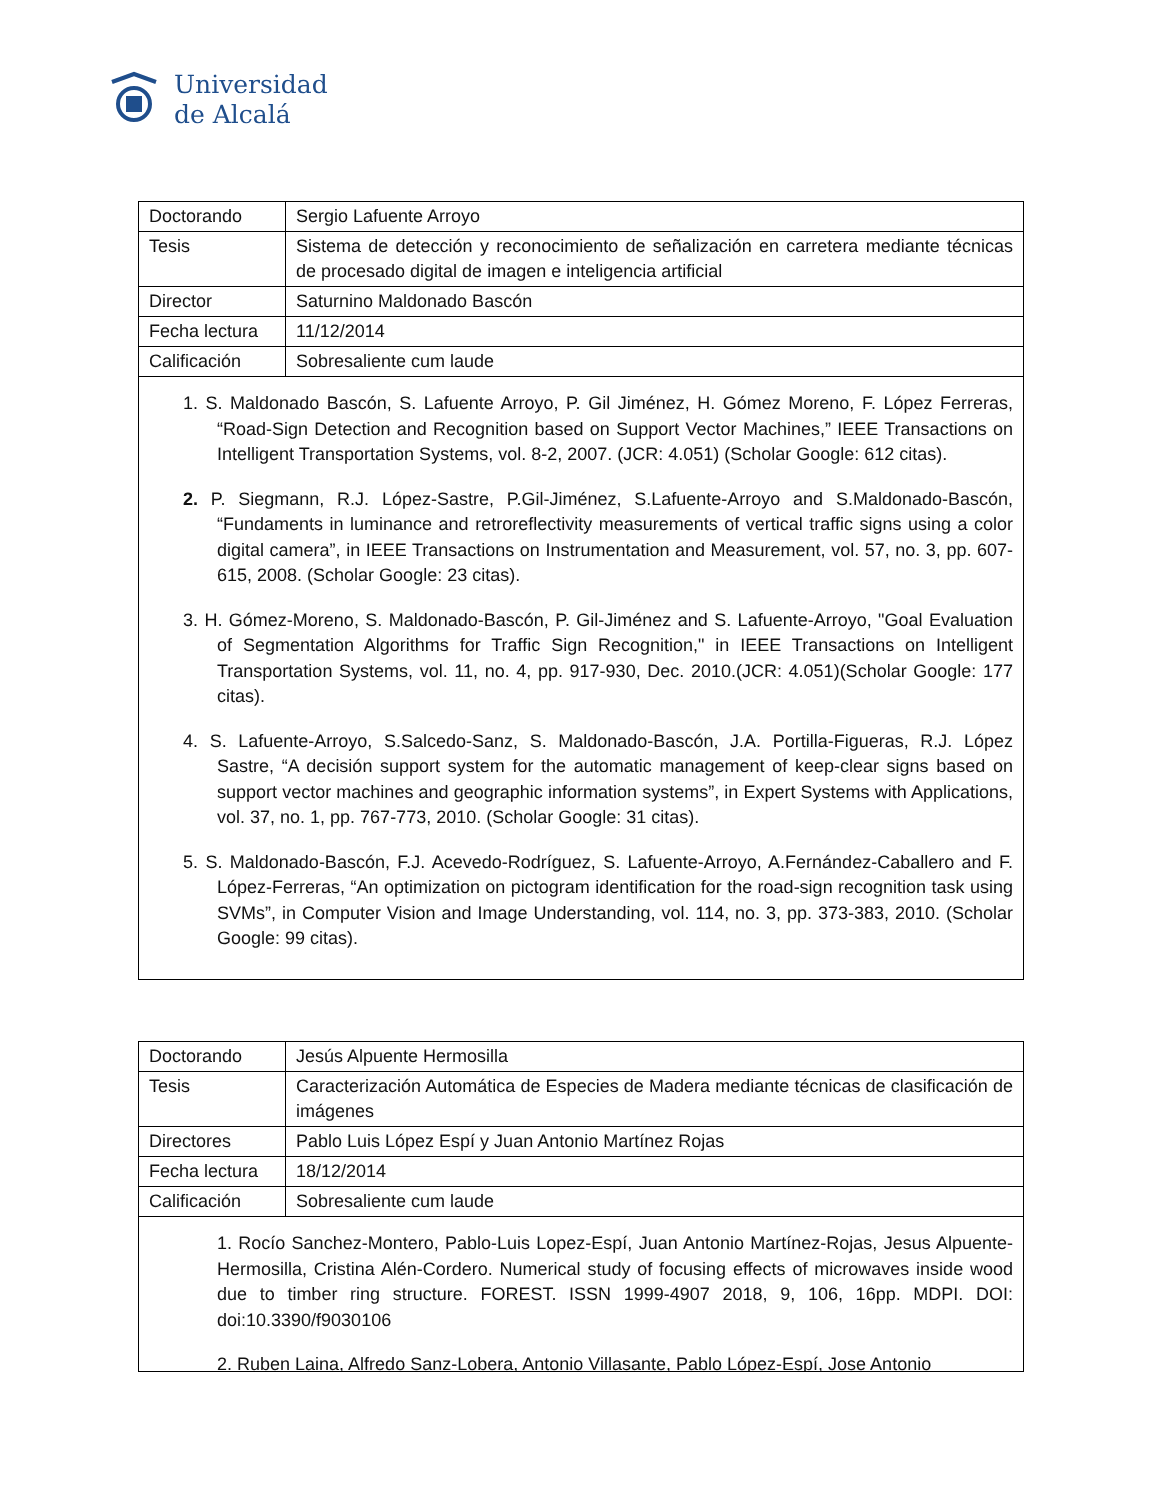Universidad
de Alcalá
| Doctorando | Sergio Lafuente Arroyo |
| Tesis | Sistema de detección y reconocimiento de señalización en carretera mediante técnicas de procesado digital de imagen e inteligencia artificial |
| Director | Saturnino Maldonado Bascón |
| Fecha lectura | 11/12/2014 |
| Calificación | Sobresaliente cum laude |
1. S. Maldonado Bascón, S. Lafuente Arroyo, P. Gil Jiménez, H. Gómez Moreno, F. López Ferreras, “Road-Sign Detection and Recognition based on Support Vector Machines,” IEEE Transactions on Intelligent Transportation Systems, vol. 8-2, 2007. (JCR: 4.051) (Scholar Google: 612 citas).
2. P. Siegmann, R.J. López-Sastre, P.Gil-Jiménez, S.Lafuente-Arroyo and S.Maldonado-Bascón, “Fundaments in luminance and retroreflectivity measurements of vertical traffic signs using a color digital camera”, in IEEE Transactions on Instrumentation and Measurement, vol. 57, no. 3, pp. 607-615, 2008. (Scholar Google: 23 citas).
3. H. Gómez-Moreno, S. Maldonado-Bascón, P. Gil-Jiménez and S. Lafuente-Arroyo, "Goal Evaluation of Segmentation Algorithms for Traffic Sign Recognition," in IEEE Transactions on Intelligent Transportation Systems, vol. 11, no. 4, pp. 917-930, Dec. 2010.(JCR: 4.051)(Scholar Google: 177 citas).
4. S. Lafuente-Arroyo, S.Salcedo-Sanz, S. Maldonado-Bascón, J.A. Portilla-Figueras, R.J. López Sastre, “A decisión support system for the automatic management of keep-clear signs based on support vector machines and geographic information systems”, in Expert Systems with Applications, vol. 37, no. 1, pp. 767-773, 2010. (Scholar Google: 31 citas).
5. S. Maldonado-Bascón, F.J. Acevedo-Rodríguez, S. Lafuente-Arroyo, A.Fernández-Caballero and F. López-Ferreras, “An optimization on pictogram identification for the road-sign recognition task using SVMs”, in Computer Vision and Image Understanding, vol. 114, no. 3, pp. 373-383, 2010. (Scholar Google: 99 citas).
| Doctorando | Jesús Alpuente Hermosilla |
| Tesis | Caracterización Automática de Especies de Madera mediante técnicas de clasificación de imágenes |
| Directores | Pablo Luis López Espí y Juan Antonio Martínez Rojas |
| Fecha lectura | 18/12/2014 |
| Calificación | Sobresaliente cum laude |
1. Rocío Sanchez-Montero, Pablo-Luis Lopez-Espí, Juan Antonio Martínez-Rojas, Jesus Alpuente-Hermosilla, Cristina Alén-Cordero. Numerical study of focusing effects of microwaves inside wood due to timber ring structure. FOREST. ISSN 1999-4907 2018, 9, 106, 16pp. MDPI. DOI: doi:10.3390/f9030106
2. Ruben Laina, Alfredo Sanz-Lobera, Antonio Villasante, Pablo López-Espí, Jose Antonio